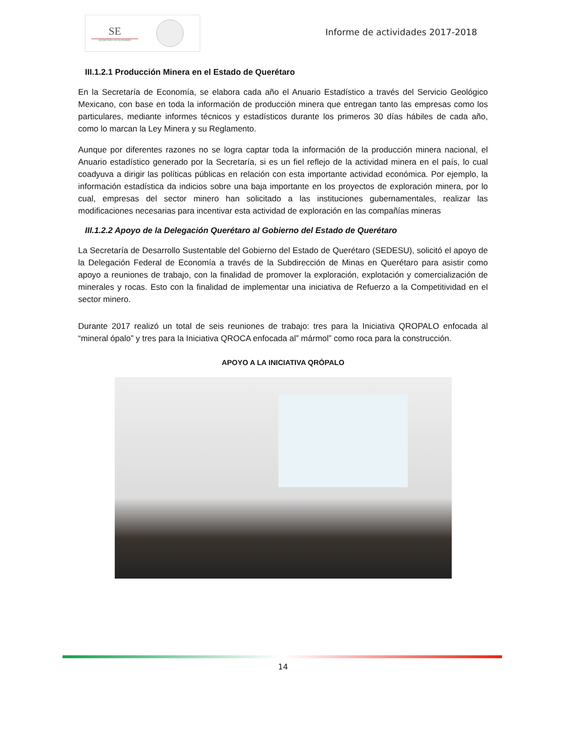SE
SECRETARÍA DE ECONOMÍA
Informe de actividades 2017-2018
III.1.2.1 Producción Minera en el Estado de Querétaro
En la Secretaría de Economía, se elabora cada año el Anuario Estadístico a través del Servicio Geológico Mexicano, con base en toda la información de producción minera que entregan tanto las empresas como los particulares, mediante informes técnicos y estadísticos durante los primeros 30 días hábiles de cada año, como lo marcan la Ley Minera y su Reglamento.
Aunque por diferentes razones no se logra captar toda la información de la producción minera nacional, el Anuario estadístico generado por la Secretaría, si es un fiel reflejo de la actividad minera en el país, lo cual coadyuva a dirigir las políticas públicas en relación con esta importante actividad económica. Por ejemplo, la información estadística da indicios sobre una baja importante en los proyectos de exploración minera, por lo cual, empresas del sector minero han solicitado a las instituciones gubernamentales, realizar las modificaciones necesarias para incentivar esta actividad de exploración en las compañías mineras
III.1.2.2 Apoyo de la Delegación Querétaro al Gobierno del Estado de Querétaro
La Secretaría de Desarrollo Sustentable del Gobierno del Estado de Querétaro (SEDESU), solicitó el apoyo de la Delegación Federal de Economía a través de la Subdirección de Minas en Querétaro para asistir como apoyo a reuniones de trabajo, con la finalidad de promover la exploración, explotación y comercialización de minerales y rocas. Esto con la finalidad de implementar una iniciativa de Refuerzo a la Competitividad en el sector minero.
Durante 2017 realizó un total de seis reuniones de trabajo: tres para la Iniciativa QROPALO enfocada al “mineral ópalo” y tres para la Iniciativa QROCA enfocada al” mármol” como roca para la construcción.
APOYO A LA INICIATIVA QRÓPALO
14